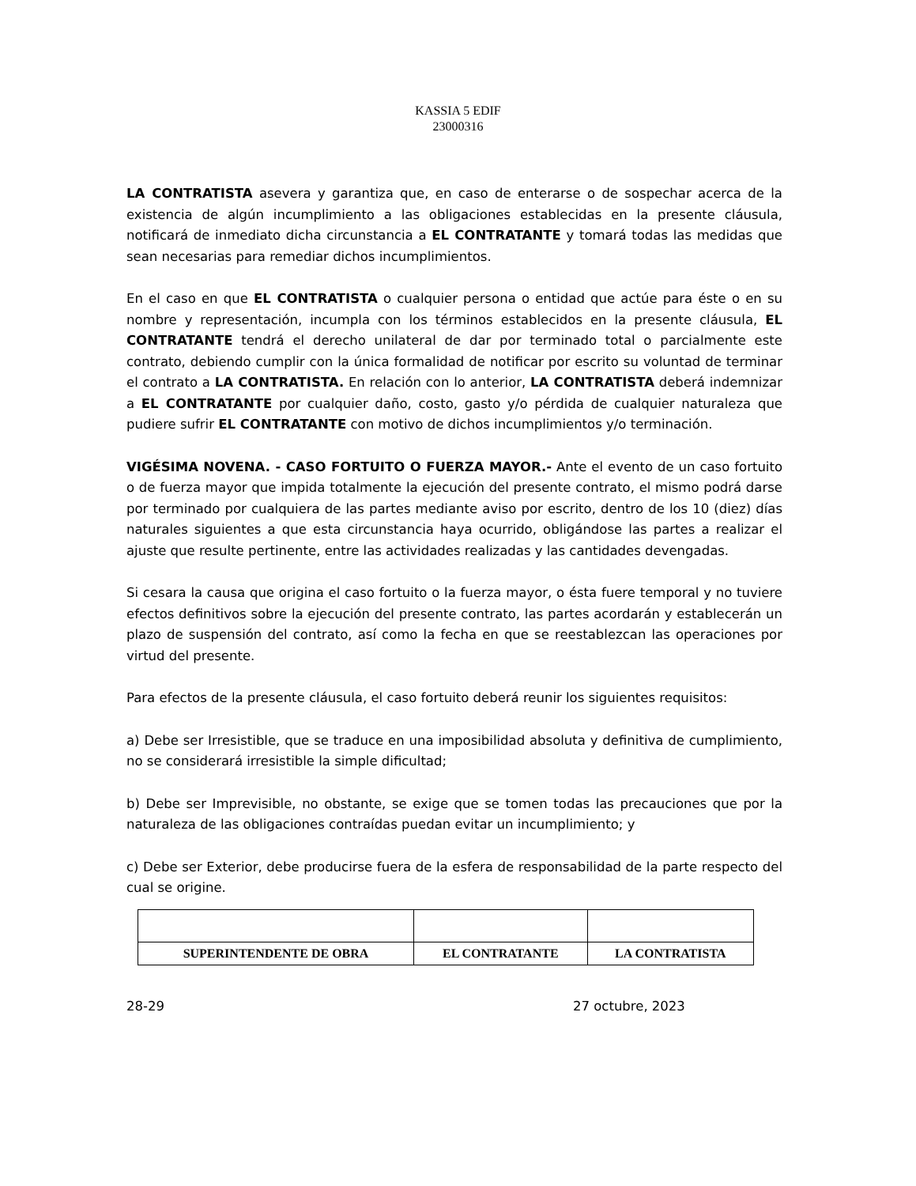KASSIA 5 EDIF
23000316
LA CONTRATISTA asevera y garantiza que, en caso de enterarse o de sospechar acerca de la existencia de algún incumplimiento a las obligaciones establecidas en la presente cláusula, notificará de inmediato dicha circunstancia a EL CONTRATANTE y tomará todas las medidas que sean necesarias para remediar dichos incumplimientos.
En el caso en que EL CONTRATISTA o cualquier persona o entidad que actúe para éste o en su nombre y representación, incumpla con los términos establecidos en la presente cláusula, EL CONTRATANTE tendrá el derecho unilateral de dar por terminado total o parcialmente este contrato, debiendo cumplir con la única formalidad de notificar por escrito su voluntad de terminar el contrato a LA CONTRATISTA. En relación con lo anterior, LA CONTRATISTA deberá indemnizar a EL CONTRATANTE por cualquier daño, costo, gasto y/o pérdida de cualquier naturaleza que pudiere sufrir EL CONTRATANTE con motivo de dichos incumplimientos y/o terminación.
VIGÉSIMA NOVENA. - CASO FORTUITO O FUERZA MAYOR.- Ante el evento de un caso fortuito o de fuerza mayor que impida totalmente la ejecución del presente contrato, el mismo podrá darse por terminado por cualquiera de las partes mediante aviso por escrito, dentro de los 10 (diez) días naturales siguientes a que esta circunstancia haya ocurrido, obligándose las partes a realizar el ajuste que resulte pertinente, entre las actividades realizadas y las cantidades devengadas.
Si cesara la causa que origina el caso fortuito o la fuerza mayor, o ésta fuere temporal y no tuviere efectos definitivos sobre la ejecución del presente contrato, las partes acordarán y establecerán un plazo de suspensión del contrato, así como la fecha en que se reestablezcan las operaciones por virtud del presente.
Para efectos de la presente cláusula, el caso fortuito deberá reunir los siguientes requisitos:
a) Debe ser Irresistible, que se traduce en una imposibilidad absoluta y definitiva de cumplimiento, no se considerará irresistible la simple dificultad;
b) Debe ser Imprevisible, no obstante, se exige que se tomen todas las precauciones que por la naturaleza de las obligaciones contraídas puedan evitar un incumplimiento; y
c) Debe ser Exterior, debe producirse fuera de la esfera de responsabilidad de la parte respecto del cual se origine.
| SUPERINTENDENTE DE OBRA | EL CONTRATANTE | LA CONTRATISTA |
28-29 27 octubre, 2023